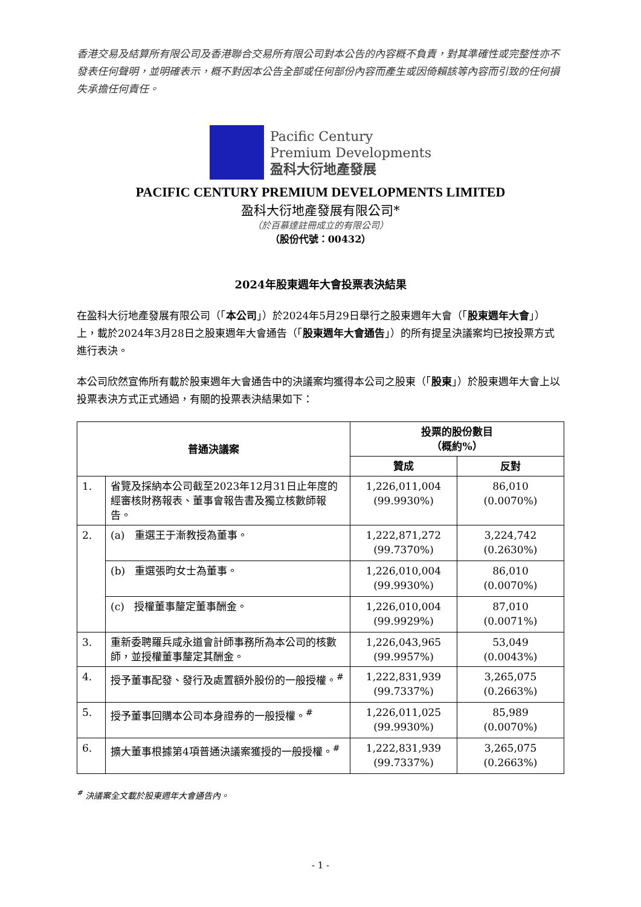香港交易及結算所有限公司及香港聯合交易所有限公司對本公告的內容概不負責，對其準確性或完整性亦不發表任何聲明，並明確表示，概不對因本公告全部或任何部份內容而產生或因倚賴該等內容而引致的任何損失承擔任何責任。
Pacific Century
Premium Developments
盈科大衍地產發展
PACIFIC CENTURY PREMIUM DEVELOPMENTS LIMITED
盈科大衍地產發展有限公司*
（於百慕達註冊成立的有限公司）
（股份代號：00432）
2024年股東週年大會投票表決結果
在盈科大衍地產發展有限公司（「本公司」）於2024年5月29日舉行之股東週年大會（「股東週年大會」）上，載於2024年3月28日之股東週年大會通告（「股東週年大會通告」）的所有提呈決議案均已按投票方式進行表決。
本公司欣然宣佈所有載於股東週年大會通告中的決議案均獲得本公司之股東（「股東」）於股東週年大會上以投票表決方式正式通過，有關的投票表決結果如下：
| 普通決議案 | | 投票的股份數目 （概約%） | |
| --- | --- | --- | --- |
| | | 贊成 | 反對 |
| 1. | 省覽及採納本公司截至2023年12月31日止年度的經審核財務報表、董事會報告書及獨立核數師報告。 | 1,226,011,004 (99.9930%) | 86,010 (0.0070%) |
| 2. | (a) 重選王于漸教授為董事。 | 1,222,871,272 (99.7370%) | 3,224,742 (0.2630%) |
| | (b) 重選張昀女士為董事。 | 1,226,010,004 (99.9930%) | 86,010 (0.0070%) |
| | (c) 授權董事釐定董事酬金。 | 1,226,010,004 (99.9929%) | 87,010 (0.0071%) |
| 3. | 重新委聘羅兵咸永道會計師事務所為本公司的核數師，並授權董事釐定其酬金。 | 1,226,043,965 (99.9957%) | 53,049 (0.0043%) |
| 4. | 授予董事配發、發行及處置額外股份的一般授權。<sup>#</sup> | 1,222,831,939 (99.7337%) | 3,265,075 (0.2663%) |
| 5. | 授予董事回購本公司本身證券的一般授權。<sup>#</sup> | 1,226,011,025 (99.9930%) | 85,989 (0.0070%) |
| 6. | 擴大董事根據第4項普通決議案獲授的一般授權。<sup>#</sup> | 1,222,831,939 (99.7337%) | 3,265,075 (0.2663%) |
<sup>#</sup> 決議案全文載於股東週年大會通告內。
- 1 -